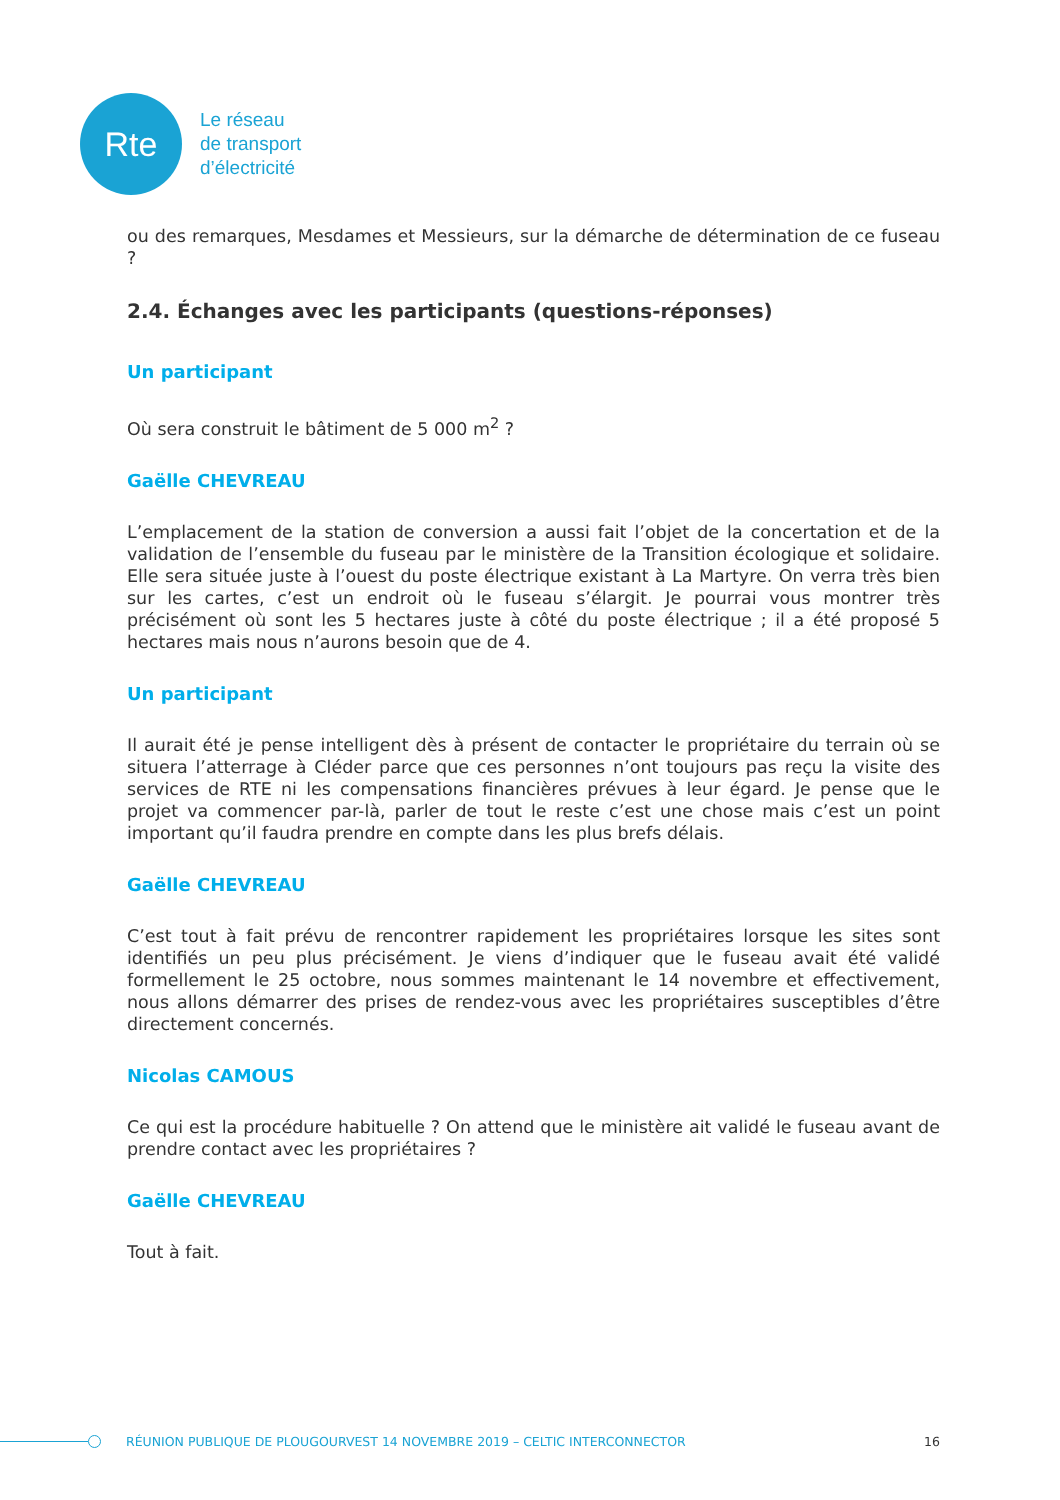Rte
Le réseau
de transport
d’électricité
ou des remarques, Mesdames et Messieurs, sur la démarche de détermination de ce fuseau ?
2.4. Échanges avec les participants (questions-réponses)
Un participant
Où sera construit le bâtiment de 5 000 m<sup>2</sup> ?
Gaëlle CHEVREAU
L’emplacement de la station de conversion a aussi fait l’objet de la concertation et de la validation de l’ensemble du fuseau par le ministère de la Transition écologique et solidaire. Elle sera située juste à l’ouest du poste électrique existant à La Martyre. On verra très bien sur les cartes, c’est un endroit où le fuseau s’élargit. Je pourrai vous montrer très précisément où sont les 5 hectares juste à côté du poste électrique ; il a été proposé 5 hectares mais nous n’aurons besoin que de 4.
Un participant
Il aurait été je pense intelligent dès à présent de contacter le propriétaire du terrain où se situera l’atterrage à Cléder parce que ces personnes n’ont toujours pas reçu la visite des services de RTE ni les compensations financières prévues à leur égard. Je pense que le projet va commencer par-là, parler de tout le reste c’est une chose mais c’est un point important qu’il faudra prendre en compte dans les plus brefs délais.
Gaëlle CHEVREAU
C’est tout à fait prévu de rencontrer rapidement les propriétaires lorsque les sites sont identifiés un peu plus précisément. Je viens d’indiquer que le fuseau avait été validé formellement le 25 octobre, nous sommes maintenant le 14 novembre et effectivement, nous allons démarrer des prises de rendez-vous avec les propriétaires susceptibles d’être directement concernés.
Nicolas CAMOUS
Ce qui est la procédure habituelle ? On attend que le ministère ait validé le fuseau avant de prendre contact avec les propriétaires ?
Gaëlle CHEVREAU
Tout à fait.
RÉUNION PUBLIQUE DE PLOUGOURVEST 14 NOVEMBRE 2019 – CELTIC INTERCONNECTOR 16